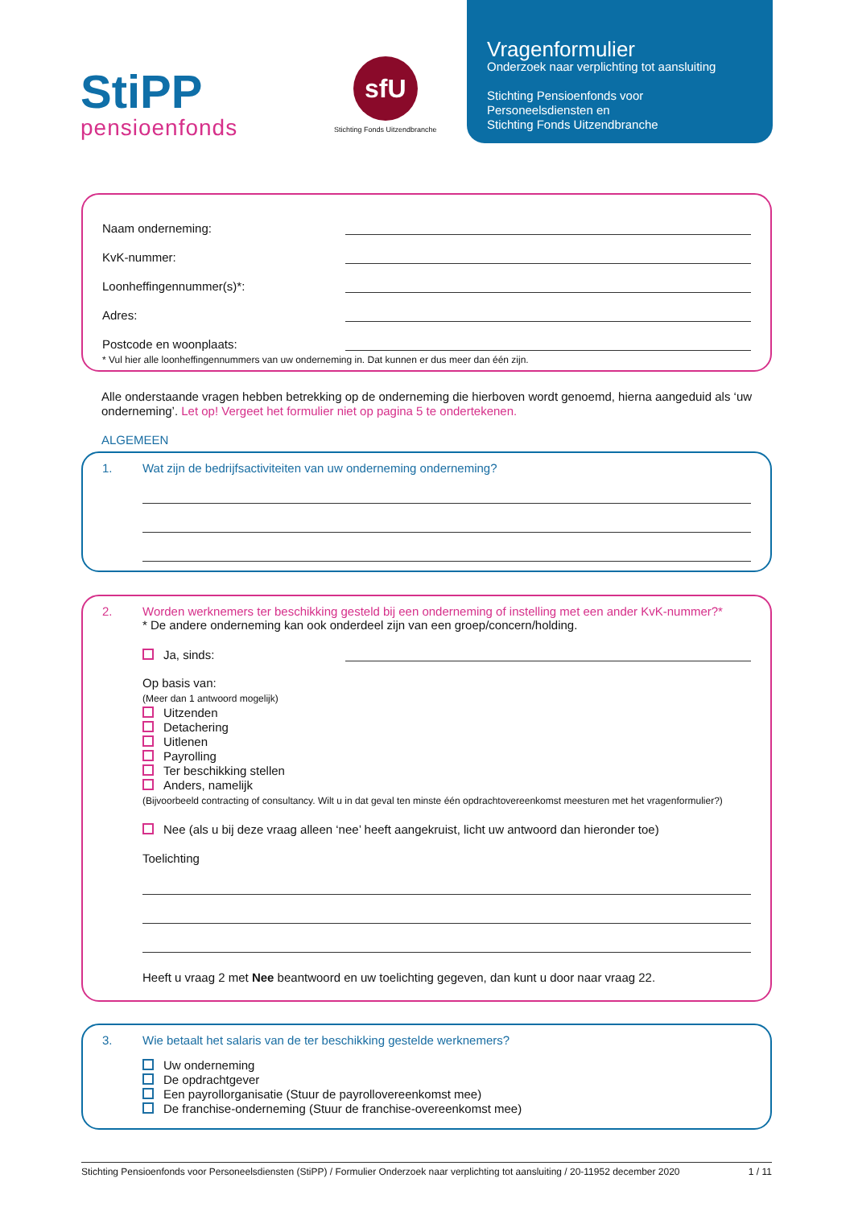StiPP
pensioenfonds
sfU
Stichting Fonds Uitzendbranche
Vragenformulier
Onderzoek naar verplichting tot aansluiting
Stichting Pensioenfonds voor
Personeelsdiensten en
Stichting Fonds Uitzendbranche
Naam onderneming:
KvK-nummer:
Loonheffingennummer(s)*:
Adres:
Postcode en woonplaats:
* Vul hier alle loonheffingennummers van uw onderneming in. Dat kunnen er dus meer dan één zijn.
Alle onderstaande vragen hebben betrekking op de onderneming die hierboven wordt genoemd, hierna aangeduid als ‘uw onderneming’. Let op! Vergeet het formulier niet op pagina 5 te ondertekenen.
ALGEMEEN
1. Wat zijn de bedrijfsactiviteiten van uw onderneming onderneming?
2. Worden werknemers ter beschikking gesteld bij een onderneming of instelling met een ander KvK-nummer?*
* De andere onderneming kan ook onderdeel zijn van een groep/concern/holding.
Ja, sinds:
Op basis van:
(Meer dan 1 antwoord mogelijk)
Uitzenden
Detachering
Uitlenen
Payrolling
Ter beschikking stellen
Anders, namelijk
(Bijvoorbeeld contracting of consultancy. Wilt u in dat geval ten minste één opdrachtovereenkomst meesturen met het vragenformulier?)
Nee (als u bij deze vraag alleen ‘nee’ heeft aangekruist, licht uw antwoord dan hieronder toe)
Toelichting
Heeft u vraag 2 met Nee beantwoord en uw toelichting gegeven, dan kunt u door naar vraag 22.
3. Wie betaalt het salaris van de ter beschikking gestelde werknemers?
Uw onderneming
De opdrachtgever
Een payrollorganisatie (Stuur de payrollovereenkomst mee)
De franchise-onderneming (Stuur de franchise-overeenkomst mee)
Stichting Pensioenfonds voor Personeelsdiensten (StiPP) / Formulier Onderzoek naar verplichting tot aansluiting / 20-11952 december 2020 1 / 11